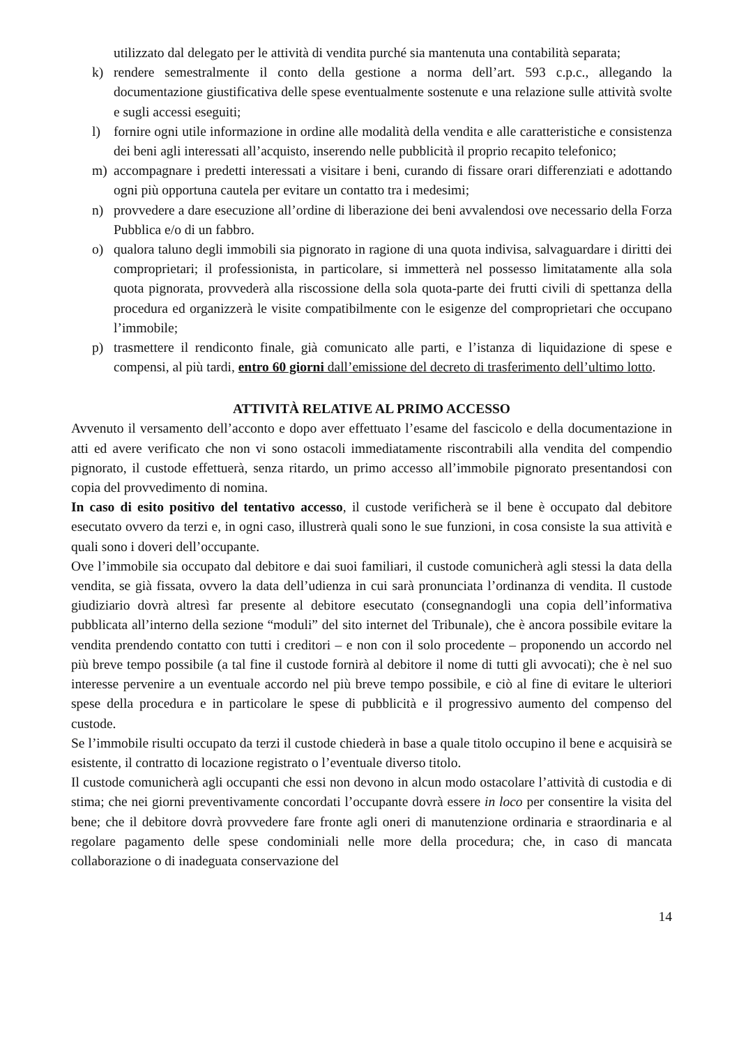utilizzato dal delegato per le attività di vendita purché sia mantenuta una contabilità separata;
k) rendere semestralmente il conto della gestione a norma dell’art. 593 c.p.c., allegando la documentazione giustificativa delle spese eventualmente sostenute e una relazione sulle attività svolte e sugli accessi eseguiti;
l) fornire ogni utile informazione in ordine alle modalità della vendita e alle caratteristiche e consistenza dei beni agli interessati all’acquisto, inserendo nelle pubblicità il proprio recapito telefonico;
m) accompagnare i predetti interessati a visitare i beni, curando di fissare orari differenziati e adottando ogni più opportuna cautela per evitare un contatto tra i medesimi;
n) provvedere a dare esecuzione all’ordine di liberazione dei beni avvalendosi ove necessario della Forza Pubblica e/o di un fabbro.
o) qualora taluno degli immobili sia pignorato in ragione di una quota indivisa, salvaguardare i diritti dei comproprietari; il professionista, in particolare, si immetterà nel possesso limitatamente alla sola quota pignorata, provvederà alla riscossione della sola quota-parte dei frutti civili di spettanza della procedura ed organizzerà le visite compatibilmente con le esigenze del comproprietari che occupano l’immobile;
p) trasmettere il rendiconto finale, già comunicato alle parti, e l’istanza di liquidazione di spese e compensi, al più tardi, entro 60 giorni dall’emissione del decreto di trasferimento dell’ultimo lotto.
ATTIVITÀ RELATIVE AL PRIMO ACCESSO
Avvenuto il versamento dell’acconto e dopo aver effettuato l’esame del fascicolo e della documentazione in atti ed avere verificato che non vi sono ostacoli immediatamente riscontrabili alla vendita del compendio pignorato, il custode effettuerà, senza ritardo, un primo accesso all’immobile pignorato presentandosi con copia del provvedimento di nomina.
In caso di esito positivo del tentativo accesso, il custode verificherà se il bene è occupato dal debitore esecutato ovvero da terzi e, in ogni caso, illustrerà quali sono le sue funzioni, in cosa consiste la sua attività e quali sono i doveri dell’occupante.
Ove l’immobile sia occupato dal debitore e dai suoi familiari, il custode comunicherà agli stessi la data della vendita, se già fissata, ovvero la data dell’udienza in cui sarà pronunciata l’ordinanza di vendita. Il custode giudiziario dovrà altresì far presente al debitore esecutato (consegnandogli una copia dell’informativa pubblicata all’interno della sezione “moduli” del sito internet del Tribunale), che è ancora possibile evitare la vendita prendendo contatto con tutti i creditori – e non con il solo procedente – proponendo un accordo nel più breve tempo possibile (a tal fine il custode fornirà al debitore il nome di tutti gli avvocati); che è nel suo interesse pervenire a un eventuale accordo nel più breve tempo possibile, e ciò al fine di evitare le ulteriori spese della procedura e in particolare le spese di pubblicità e il progressivo aumento del compenso del custode.
Se l’immobile risulti occupato da terzi il custode chiederà in base a quale titolo occupino il bene e acquisirà se esistente, il contratto di locazione registrato o l’eventuale diverso titolo.
Il custode comunicherà agli occupanti che essi non devono in alcun modo ostacolare l’attività di custodia e di stima; che nei giorni preventivamente concordati l’occupante dovrà essere in loco per consentire la visita del bene; che il debitore dovrà provvedere fare fronte agli oneri di manutenzione ordinaria e straordinaria e al regolare pagamento delle spese condominiali nelle more della procedura; che, in caso di mancata collaborazione o di inadeguata conservazione del
14